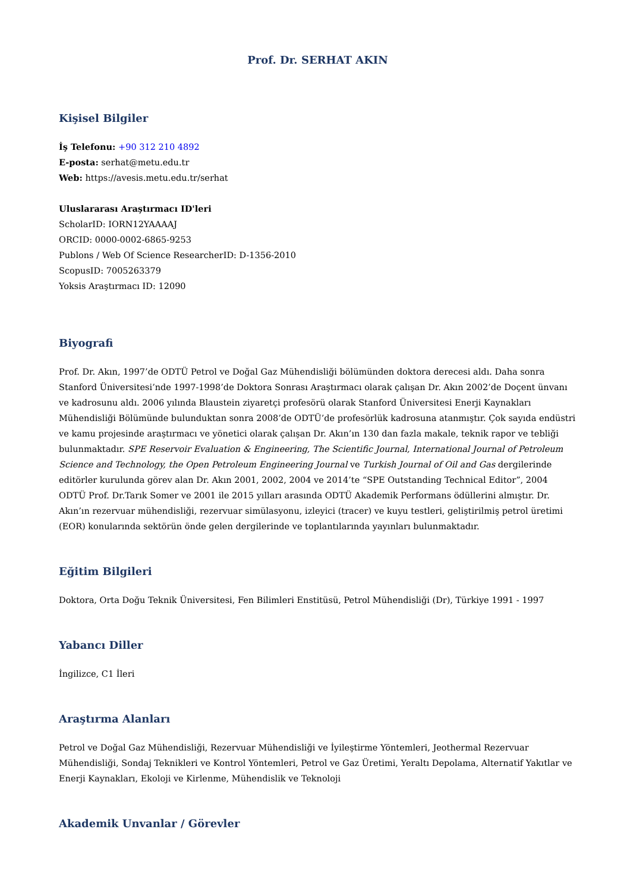Prof. Dr. SERHAT AKIN
Kişisel Bilgiler
İş Telefonu: +90 312 210 4892
E-posta: serhat@metu.edu.tr
Web: https://avesis.metu.edu.tr/serhat
Uluslararası Araştırmacı ID'leri
ScholarID: IORN12YAAAAJ
ORCID: 0000-0002-6865-9253
Publons / Web Of Science ResearcherID: D-1356-2010
ScopusID: 7005263379
Yoksis Araştırmacı ID: 12090
Biyografi
Prof. Dr. Akın, 1997’de ODTÜ Petrol ve Doğal Gaz Mühendisliği bölümünden doktora derecesi aldı. Daha sonra Stanford Üniversitesi’nde 1997-1998’de Doktora Sonrası Araştırmacı olarak çalışan Dr. Akın 2002’de Doçent ünvanı ve kadrosunu aldı. 2006 yılında Blaustein ziyaretçi profesörü olarak Stanford Üniversitesi Enerji Kaynakları Mühendisliği Bölümünde bulunduktan sonra 2008’de ODTÜ’de profesörlük kadrosuna atanmıştır. Çok sayıda endüstri ve kamu projesinde araştırmacı ve yönetici olarak çalışan Dr. Akın’ın 130 dan fazla makale, teknik rapor ve tebliği bulunmaktadır. SPE Reservoir Evaluation & Engineering, The Scientific Journal, International Journal of Petroleum Science and Technology, the Open Petroleum Engineering Journal ve Turkish Journal of Oil and Gas dergilerinde editörler kurulunda görev alan Dr. Akın 2001, 2002, 2004 ve 2014’te “SPE Outstanding Technical Editor”, 2004 ODTÜ Prof. Dr.Tarık Somer ve 2001 ile 2015 yılları arasında ODTÜ Akademik Performans ödüllerini almıştır. Dr. Akın’ın rezervuar mühendisliği, rezervuar simülasyonu, izleyici (tracer) ve kuyu testleri, geliştirilmiş petrol üretimi (EOR) konularında sektörün önde gelen dergilerinde ve toplantılarında yayınları bulunmaktadır.
Eğitim Bilgileri
Doktora, Orta Doğu Teknik Üniversitesi, Fen Bilimleri Enstitüsü, Petrol Mühendisliği (Dr), Türkiye 1991 - 1997
Yabancı Diller
İngilizce, C1 İleri
Araştırma Alanları
Petrol ve Doğal Gaz Mühendisliği, Rezervuar Mühendisliği ve İyileştirme Yöntemleri, Jeothermal Rezervuar Mühendisliği, Sondaj Teknikleri ve Kontrol Yöntemleri, Petrol ve Gaz Üretimi, Yeraltı Depolama, Alternatif Yakıtlar ve Enerji Kaynakları, Ekoloji ve Kirlenme, Mühendislik ve Teknoloji
Akademik Unvanlar / Görevler